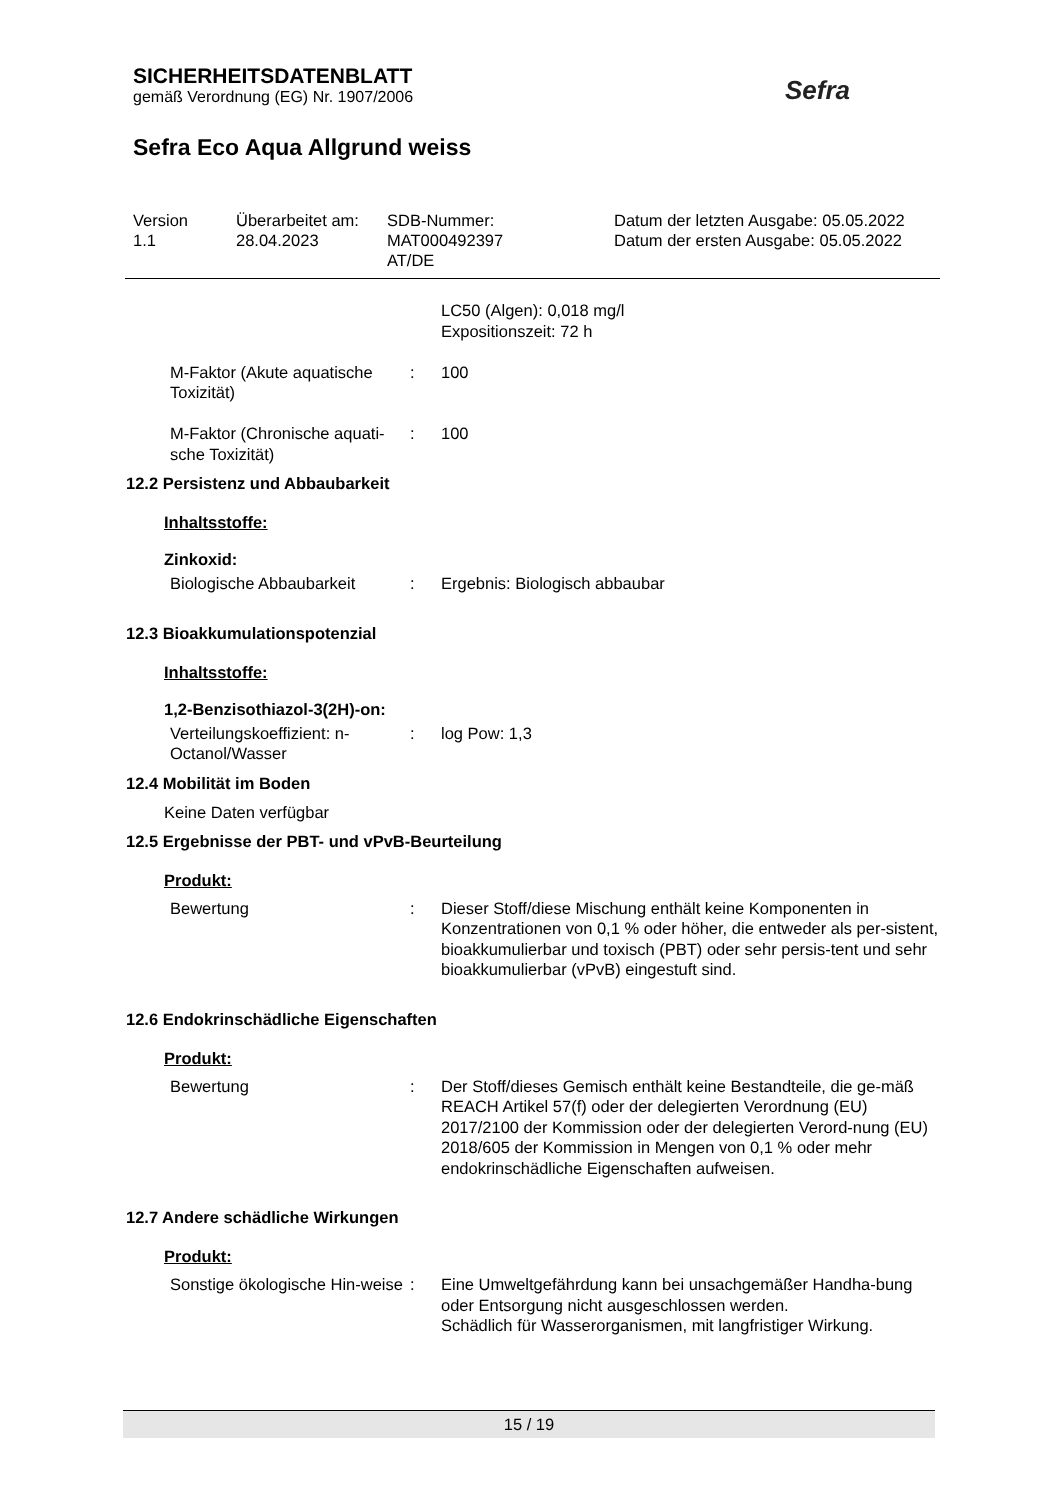SICHERHEITSDATENBLATT
gemäß Verordnung (EG) Nr. 1907/2006
Sefra Eco Aqua Allgrund weiss
Sefra
| Version 1.1 | Überarbeitet am: 28.04.2023 | SDB-Nummer: MAT000492397 AT/DE | Datum der letzten Ausgabe: 05.05.2022 Datum der ersten Ausgabe: 05.05.2022 |
| | | LC50 (Algen): 0,018 mg/l Expositionszeit: 72 h |
| M-Faktor (Akute aquatische Toxizität) | : | 100 |
| M-Faktor (Chronische aquati-sche Toxizität) | : | 100 |
12.2 Persistenz und Abbaubarkeit
Inhaltsstoffe:
Zinkoxid:
| Biologische Abbaubarkeit | : | Ergebnis: Biologisch abbaubar |
12.3 Bioakkumulationspotenzial
Inhaltsstoffe:
1,2-Benzisothiazol-3(2H)-on:
| Verteilungskoeffizient: n-Octanol/Wasser | : | log Pow: 1,3 |
12.4 Mobilität im Boden
Keine Daten verfügbar
12.5 Ergebnisse der PBT- und vPvB-Beurteilung
Produkt:
| Bewertung | : | Dieser Stoff/diese Mischung enthält keine Komponenten in Konzentrationen von 0,1 % oder höher, die entweder als per-sistent, bioakkumulierbar und toxisch (PBT) oder sehr persis-tent und sehr bioakkumulierbar (vPvB) eingestuft sind. |
12.6 Endokrinschädliche Eigenschaften
Produkt:
| Bewertung | : | Der Stoff/dieses Gemisch enthält keine Bestandteile, die ge-mäß REACH Artikel 57(f) oder der delegierten Verordnung (EU) 2017/2100 der Kommission oder der delegierten Verord-nung (EU) 2018/605 der Kommission in Mengen von 0,1 % oder mehr endokrinschädliche Eigenschaften aufweisen. |
12.7 Andere schädliche Wirkungen
Produkt:
| Sonstige ökologische Hin-weise | : | Eine Umweltgefährdung kann bei unsachgemäßer Handha-bung oder Entsorgung nicht ausgeschlossen werden. Schädlich für Wasserorganismen, mit langfristiger Wirkung. |
15 / 19